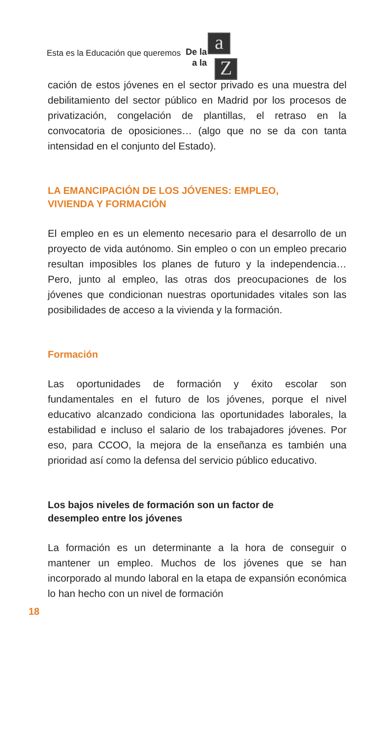Esta es la Educación que queremos
De la
a la
a
Z
cación de estos jóvenes en el sector privado es una muestra del debilitamiento del sector público en Madrid por los procesos de privatización, congelación de plantillas, el retraso en la convocatoria de oposiciones… (algo que no se da con tanta intensidad en el conjunto del Estado).
LA EMANCIPACIÓN DE LOS JÓVENES: EMPLEO,
VIVIENDA Y FORMACIÓN
El empleo en es un elemento necesario para el desarrollo de un proyecto de vida autónomo. Sin empleo o con un empleo precario resultan imposibles los planes de futuro y la independencia… Pero, junto al empleo, las otras dos preocupaciones de los jóvenes que condicionan nuestras oportunidades vitales son las posibilidades de acceso a la vivienda y la formación.
Formación
Las oportunidades de formación y éxito escolar son fundamentales en el futuro de los jóvenes, porque el nivel educativo alcanzado condiciona las oportunidades laborales, la estabilidad e incluso el salario de los trabajadores jóvenes. Por eso, para CCOO, la mejora de la enseñanza es también una prioridad así como la defensa del servicio público educativo.
Los bajos niveles de formación son un factor de
desempleo entre los jóvenes
La formación es un determinante a la hora de conseguir o mantener un empleo. Muchos de los jóvenes que se han incorporado al mundo laboral en la etapa de expansión económica lo han hecho con un nivel de formación
18